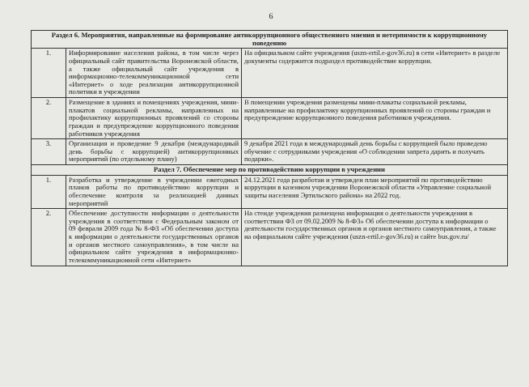6
| Раздел 6. Мероприятия, направленные на формирование антикоррупционного общественного мнения и нетерпимости к коррупционному поведению | | |
| --- | --- | --- |
| 1. | Информирование населения района, в том числе через официальный сайт правительства Воронежской области, а также официальный сайт учреждения в информационно-телекоммуникационной сети «Интернет» о ходе реализации антикоррупционной политики в учреждении | На официальном сайте учреждения (uszn-ertil.e-gov36.ru) в сети «Интернет» в разделе документы содержится подраздел противодействие коррупции. |
| 2. | Размещение в зданиях и помещениях учреждения, мини-плакатов социальной рекламы, направленных на профилактику коррупционных проявлений со стороны граждан и предупреждение коррупционного поведения работников учреждения | В помещении учреждения размещены мини-плакаты социальной рекламы, направленные на профилактику коррупционных проявлений со стороны граждан и предупреждение коррупционного поведения работников учреждения. |
| 3. | Организация и проведение 9 декабря (международный день борьбы с коррупцией) антикоррупционных мероприятий (по отдельному плану) | 9 декабря 2021 года в международный день борьбы с коррупцией было проведено обучение с сотрудниками учреждения «О соблюдении запрета дарить и получать подарки». |
| Раздел 7. Обеспечение мер по противодействию коррупции в учреждении | | |
| 1. | Разработка и утверждение в учреждении ежегодных планов работы по противодействию коррупции и обеспечение контроля за реализацией данных мероприятий | 24.12.2021 года разработан и утвержден план мероприятий по противодействию коррупции в казенном учреждении Воронежской области «Управление социальной защиты населения Эртильского района» на 2022 год. |
| 2. | Обеспечение доступности информации о деятельности учреждения в соответствии с Федеральным законом от 09 февраля 2009 года № 8-ФЗ «Об обеспечении доступа к информации о деятельности государственных органов и органов местного самоуправления», в том числе на официальном сайте учреждения в информационно-телекоммуникационной сети «Интернет» | На стенде учреждения размещена информация о деятельности учреждения в соответствии ФЗ от 09.02.2009 № 8-ФЗ» Об обеспечении доступа к информации о деятельности государственных органов и органов местного самоуправления, а также на официальном сайте учреждения (uszn-ertil.e-gov36.ru) и сайте bus.gov.ru/ |